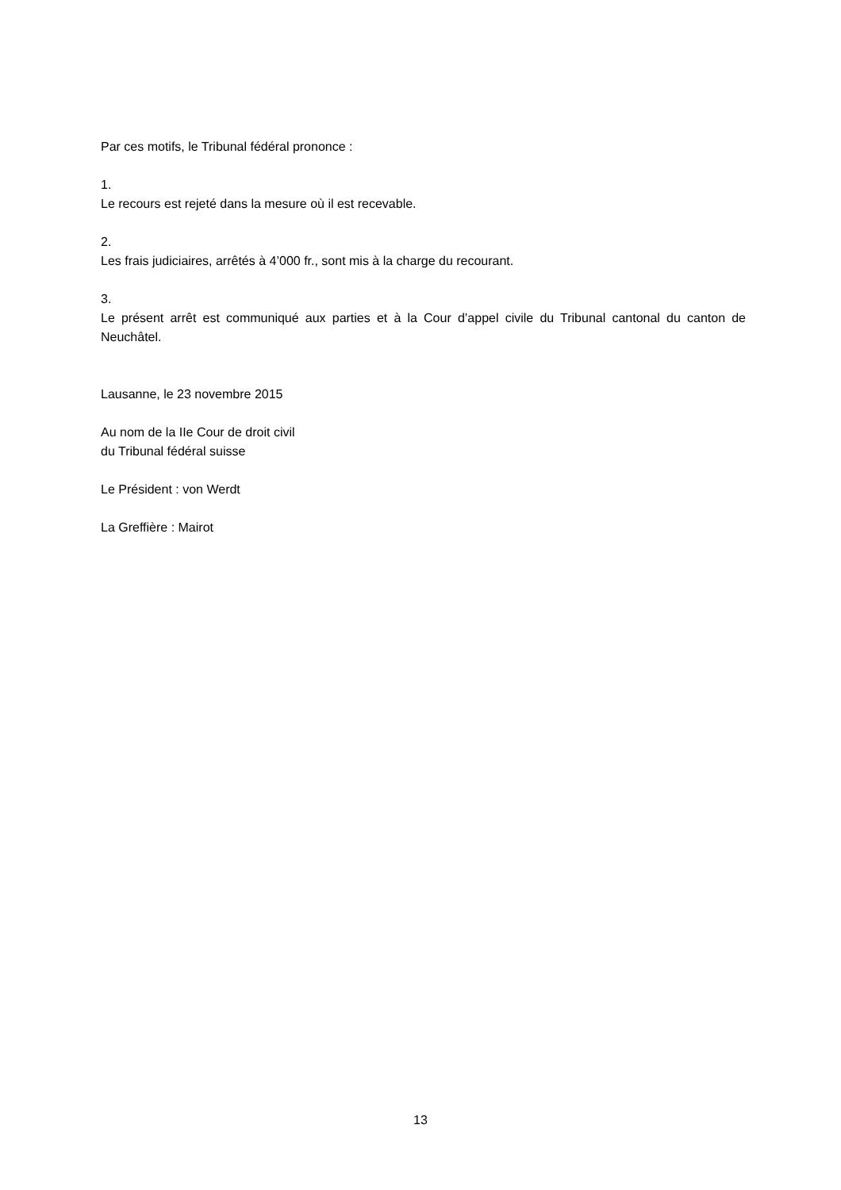Par ces motifs, le Tribunal fédéral prononce :
1.
Le recours est rejeté dans la mesure où il est recevable.
2.
Les frais judiciaires, arrêtés à 4’000 fr., sont mis à la charge du recourant.
3.
Le présent arrêt est communiqué aux parties et à la Cour d’appel civile du Tribunal cantonal du canton de Neuchâtel.
Lausanne, le 23 novembre 2015
Au nom de la IIe Cour de droit civil
du Tribunal fédéral suisse
Le Président : von Werdt
La Greffière : Mairot
13